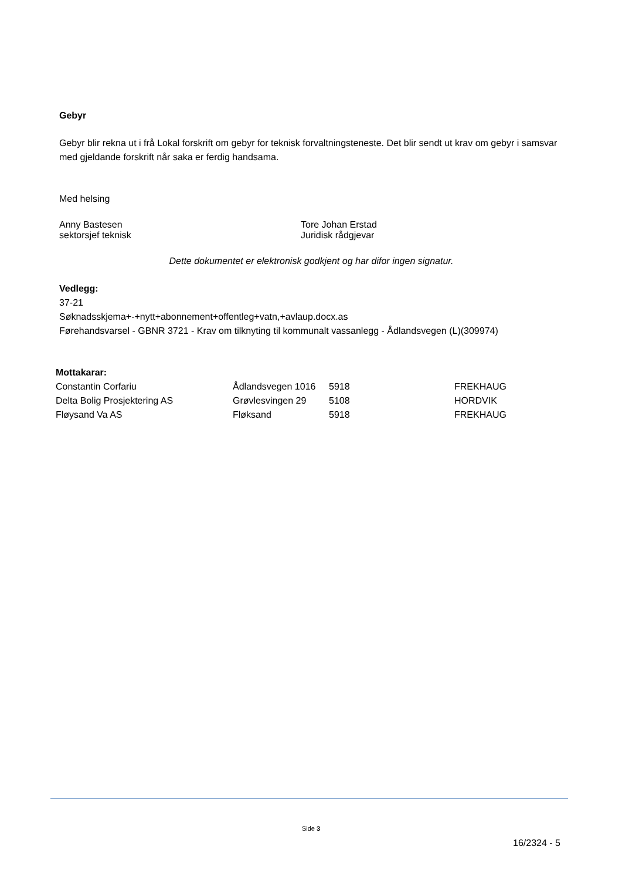Gebyr
Gebyr blir rekna ut i frå Lokal forskrift om gebyr for teknisk forvaltningsteneste. Det blir sendt ut krav om gebyr i samsvar med gjeldande forskrift når saka er ferdig handsama.
Med helsing
Anny Bastesen
sektorsjef teknisk
Tore Johan Erstad
Juridisk rådgjevar
Dette dokumentet er elektronisk godkjent og har difor ingen signatur.
Vedlegg:
37-21
Søknadsskjema+-+nytt+abonnement+offentleg+vatn,+avlaup.docx.as
Førehandsvarsel - GBNR 3721 - Krav om tilknyting til kommunalt vassanlegg - Ådlandsvegen (L)(309974)
Mottakarar:
| Constantin Corfariu | Ådlandsvegen 1016 | 5918 | FREKHAUG |
| Delta Bolig Prosjektering AS | Grøvlesvingen 29 | 5108 | HORDVIK |
| Fløysand Va AS | Fløksand | 5918 | FREKHAUG |
Side 3
16/2324 - 5